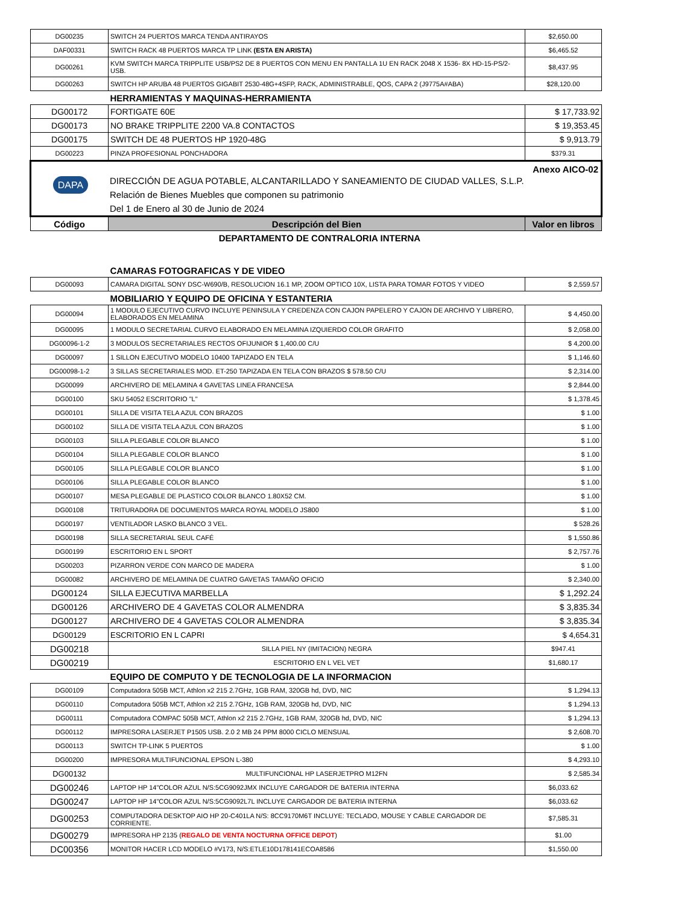| DG00235 | SWITCH 24 PUERTOS MARCA TENDA ANTIRAYOS | $2,650.00 |
| DAF00331 | SWITCH RACK 48 PUERTOS MARCA TP LINK (ESTA EN ARISTA) | $6,465.52 |
| DG00261 | KVM SWITCH MARCA TRIPPLITE USB/PS2 DE 8 PUERTOS CON MENU EN PANTALLA 1U EN RACK 2048 X 1536- 8X HD-15-PS/2-USB. | $8,437.95 |
| DG00263 | SWITCH HP ARUBA 48 PUERTOS GIGABIT 2530-48G+4SFP, RACK, ADMINISTRABLE, QOS, CAPA 2 (J9775A#ABA) | $28,120.00 |
| | HERRAMIENTAS Y MAQUINAS-HERRAMIENTA | |
| DG00172 | FORTIGATE 60E | $ 17,733.92 |
| DG00173 | NO BRAKE TRIPPLITE 2200 VA.8 CONTACTOS | $ 19,353.45 |
| DG00175 | SWITCH DE 48 PUERTOS HP 1920-48G | $ 9,913.79 |
| DG00223 | PINZA PROFESIONAL PONCHADORA | $379.31 |
| DAPA DIRECCIÓN DE AGUA POTABLE, ALCANTARILLADO Y SANEAMIENTO DE CIUDAD VALLES, S.L.P. Relación de Bienes Muebles que componen su patrimonio Del 1 de Enero al 30 de Junio de 2024 Anexo AICO-02 | | |
| Código | Descripción del Bien | Valor en libros |
| | DEPARTAMENTO DE CONTRALORIA INTERNA | |
| | CAMARAS FOTOGRAFICAS Y DE VIDEO | |
| DG00093 | CAMARA DIGITAL SONY DSC-W690/B, RESOLUCION 16.1 MP, ZOOM OPTICO 10X, LISTA PARA TOMAR FOTOS Y VIDEO | $ 2,559.57 |
| | MOBILIARIO Y EQUIPO DE OFICINA Y ESTANTERIA | |
| DG00094 | 1 MODULO EJECUTIVO CURVO INCLUYE PENINSULA Y CREDENZA CON CAJON PAPELERO Y CAJON DE ARCHIVO Y LIBRERO, ELABORADOS EN MELAMINA | $ 4,450.00 |
| DG00095 | 1 MODULO SECRETARIAL CURVO ELABORADO EN MELAMINA IZQUIERDO COLOR GRAFITO | $ 2,058.00 |
| DG00096-1-2 | 3 MODULOS SECRETARIALES RECTOS OFIJUNIOR $ 1,400.00 C/U | $ 4,200.00 |
| DG00097 | 1 SILLON EJECUTIVO MODELO 10400 TAPIZADO EN TELA | $ 1,146.60 |
| DG00098-1-2 | 3 SILLAS SECRETARIALES MOD. ET-250 TAPIZADA EN TELA CON BRAZOS $ 578.50 C/U | $ 2,314.00 |
| DG00099 | ARCHIVERO DE MELAMINA 4 GAVETAS LINEA FRANCESA | $ 2,844.00 |
| DG00100 | SKU 54052 ESCRITORIO "L" | $ 1,378.45 |
| DG00101 | SILLA DE VISITA TELA AZUL CON BRAZOS | $ 1.00 |
| DG00102 | SILLA DE VISITA TELA AZUL CON BRAZOS | $ 1.00 |
| DG00103 | SILLA PLEGABLE COLOR BLANCO | $ 1.00 |
| DG00104 | SILLA PLEGABLE COLOR BLANCO | $ 1.00 |
| DG00105 | SILLA PLEGABLE COLOR BLANCO | $ 1.00 |
| DG00106 | SILLA PLEGABLE COLOR BLANCO | $ 1.00 |
| DG00107 | MESA PLEGABLE DE PLASTICO COLOR BLANCO 1.80X52 CM. | $ 1.00 |
| DG00108 | TRITURADORA DE DOCUMENTOS MARCA ROYAL MODELO JS800 | $ 1.00 |
| DG00197 | VENTILADOR LASKO BLANCO 3 VEL. | $ 528.26 |
| DG00198 | SILLA SECRETARIAL SEUL CAFÉ | $ 1,550.86 |
| DG00199 | ESCRITORIO EN L SPORT | $ 2,757.76 |
| DG00203 | PIZARRON VERDE CON MARCO DE MADERA | $ 1.00 |
| DG00082 | ARCHIVERO DE MELAMINA DE CUATRO GAVETAS TAMAÑO OFICIO | $ 2,340.00 |
| DG00124 | SILLA EJECUTIVA MARBELLA | $ 1,292.24 |
| DG00126 | ARCHIVERO DE 4 GAVETAS COLOR ALMENDRA | $ 3,835.34 |
| DG00127 | ARCHIVERO DE 4 GAVETAS COLOR ALMENDRA | $ 3,835.34 |
| DG00129 | ESCRITORIO EN L CAPRI | $ 4,654.31 |
| DG00218 | SILLA PIEL NY (IMITACION) NEGRA | $947.41 |
| DG00219 | ESCRITORIO EN L VEL VET | $1,680.17 |
| | EQUIPO DE COMPUTO Y DE TECNOLOGIA DE LA INFORMACION | |
| DG00109 | Computadora 505B MCT, Athlon x2 215 2.7GHz, 1GB RAM, 320GB hd, DVD, NIC | $ 1,294.13 |
| DG00110 | Computadora 505B MCT, Athlon x2 215 2.7GHz, 1GB RAM, 320GB hd, DVD, NIC | $ 1,294.13 |
| DG00111 | Computadora COMPAC 505B MCT, Athlon x2 215 2.7GHz, 1GB RAM, 320GB hd, DVD, NIC | $ 1,294.13 |
| DG00112 | IMPRESORA LASERJET P1505 USB. 2.0 2 MB 24 PPM 8000 CICLO MENSUAL | $ 2,608.70 |
| DG00113 | SWITCH TP-LINK 5 PUERTOS | $ 1.00 |
| DG00200 | IMPRESORA MULTIFUNCIONAL EPSON L-380 | $ 4,293.10 |
| DG00132 | MULTIFUNCIONAL HP LASERJETPRO M12FN | $ 2,585.34 |
| DG00246 | LAPTOP HP 14"COLOR AZUL N/S:5CG9092JMX INCLUYE CARGADOR DE BATERIA INTERNA | $6,033.62 |
| DG00247 | LAPTOP HP 14"COLOR AZUL N/S:5CG9092L7L INCLUYE CARGADOR DE BATERIA INTERNA | $6,033.62 |
| DG00253 | COMPUTADORA DESKTOP AIO HP 20-C401LA N/S: 8CC9170M6T INCLUYE: TECLADO, MOUSE Y CABLE CARGADOR DE CORRIENTE. | $7,585.31 |
| DG00279 | IMPRESORA HP 2135 ( REGALO DE VENTA NOCTURNA OFFICE DEPOT ) | $1.00 |
| DC00356 | MONITOR HACER LCD MODELO #V173, N/S:ETLE10D178141ECOA8586 | $1,550.00 |